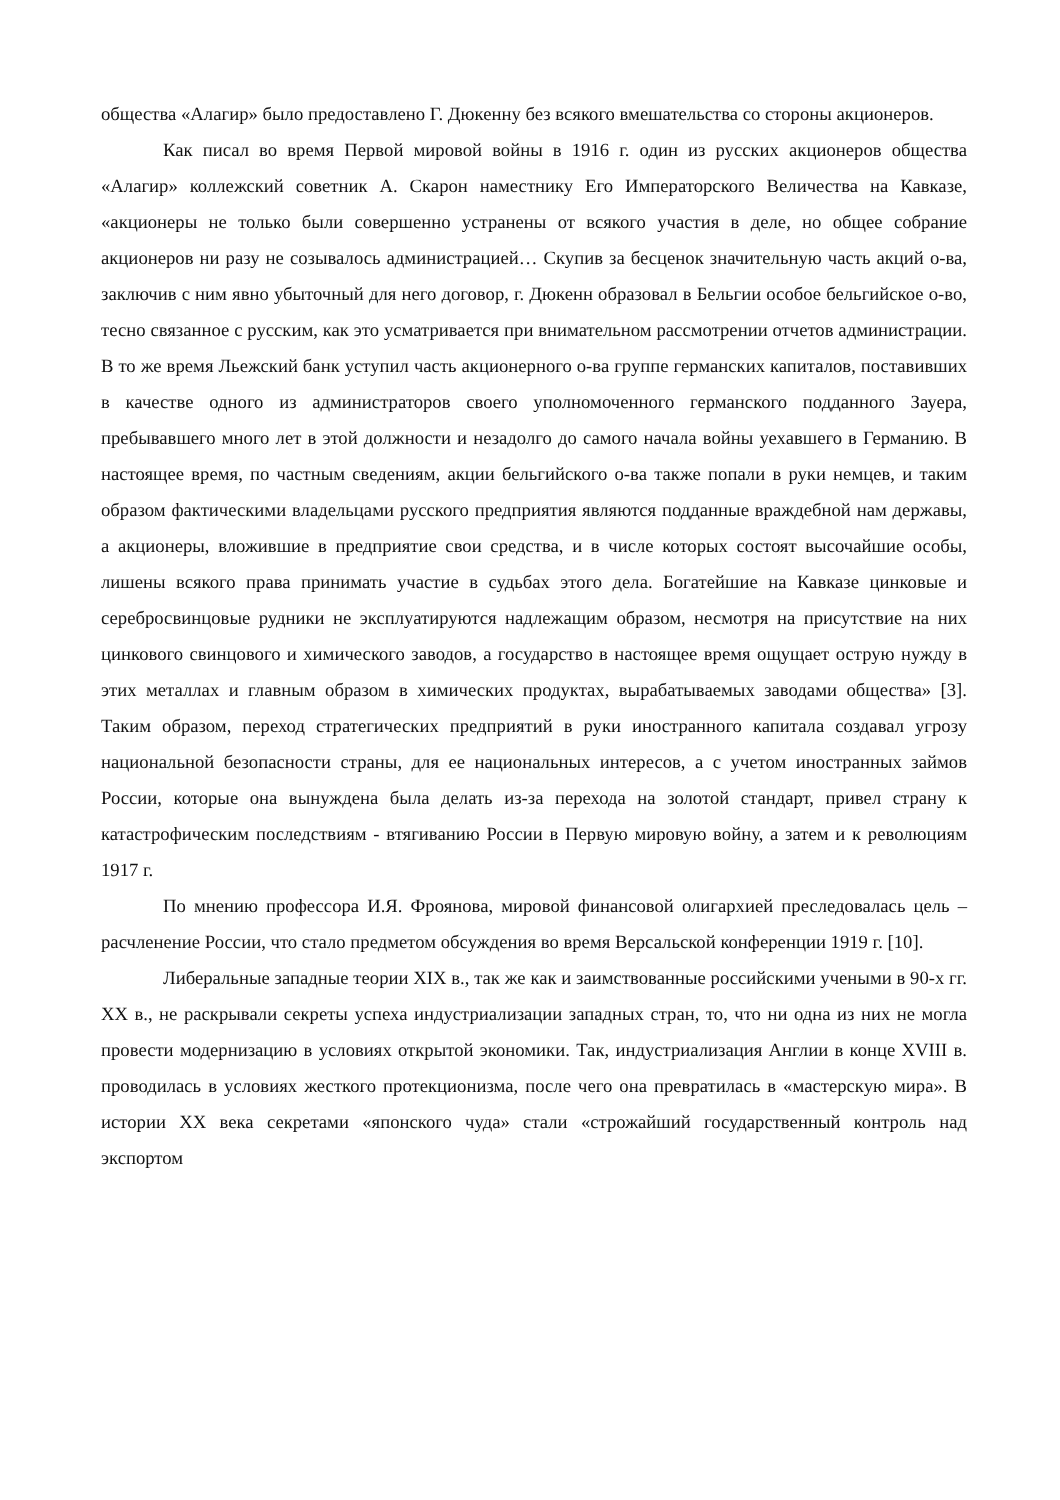общества «Алагир» было предоставлено Г. Дюкенну без всякого вмешательства со стороны акционеров.
Как писал во время Первой мировой войны в 1916 г. один из русских акционеров общества «Алагир» коллежский советник А. Скарон наместнику Его Императорского Величества на Кавказе, «акционеры не только были совершенно устранены от всякого участия в деле, но общее собрание акционеров ни разу не созывалось администрацией… Скупив за бесценок значительную часть акций о-ва, заключив с ним явно убыточный для него договор, г. Дюкенн образовал в Бельгии особое бельгийское о-во, тесно связанное с русским, как это усматривается при внимательном рассмотрении отчетов администрации. В то же время Льежский банк уступил часть акционерного о-ва группе германских капиталов, поставивших в качестве одного из администраторов своего уполномоченного германского подданного Зауера, пребывавшего много лет в этой должности и незадолго до самого начала войны уехавшего в Германию. В настоящее время, по частным сведениям, акции бельгийского о-ва также попали в руки немцев, и таким образом фактическими владельцами русского предприятия являются подданные враждебной нам державы, а акционеры, вложившие в предприятие свои средства, и в числе которых состоят высочайшие особы, лишены всякого права принимать участие в судьбах этого дела. Богатейшие на Кавказе цинковые и серебросвинцовые рудники не эксплуатируются надлежащим образом, несмотря на присутствие на них цинкового свинцового и химического заводов, а государство в настоящее время ощущает острую нужду в этих металлах и главным образом в химических продуктах, вырабатываемых заводами общества» [3]. Таким образом, переход стратегических предприятий в руки иностранного капитала создавал угрозу национальной безопасности страны, для ее национальных интересов, а с учетом иностранных займов России, которые она вынуждена была делать из-за перехода на золотой стандарт, привел страну к катастрофическим последствиям - втягиванию России в Первую мировую войну, а затем и к революциям 1917 г.
По мнению профессора И.Я. Фроянова, мировой финансовой олигархией преследовалась цель – расчленение России, что стало предметом обсуждения во время Версальской конференции 1919 г. [10].
Либеральные западные теории XIX в., так же как и заимствованные российскими учеными в 90-х гг. XX в., не раскрывали секреты успеха индустриализации западных стран, то, что ни одна из них не могла провести модернизацию в условиях открытой экономики. Так, индустриализация Англии в конце XVIII в. проводилась в условиях жесткого протекционизма, после чего она превратилась в «мастерскую мира». В истории XX века секретами «японского чуда» стали «строжайший государственный контроль над экспортом